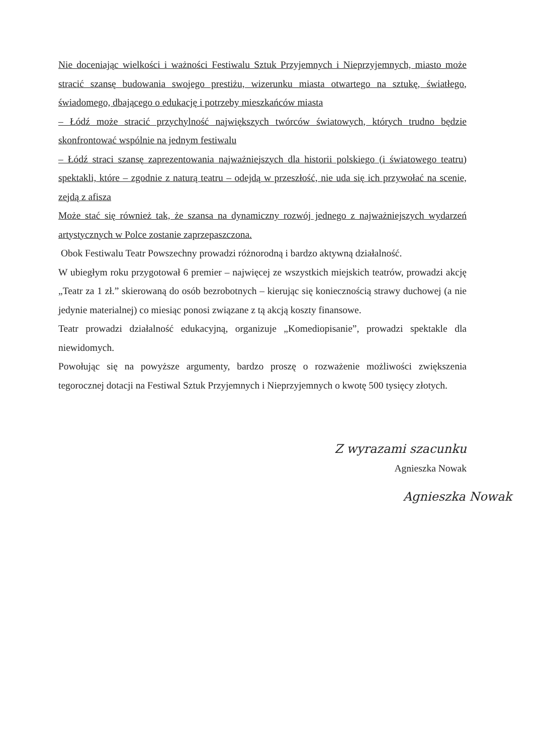Nie doceniając wielkości i ważności Festiwalu Sztuk Przyjemnych i Nieprzyjemnych, miasto może stracić szansę budowania swojego prestiżu, wizerunku miasta otwartego na sztukę, światłego, świadomego, dbającego o edukację i potrzeby mieszkańców miasta
– Łódź może stracić przychylność największych twórców światowych, których trudno będzie skonfrontować wspólnie na jednym festiwalu
– Łódź straci szansę zaprezentowania najważniejszych dla historii polskiego (i światowego teatru) spektakli, które – zgodnie z naturą teatru – odejdą w przeszłość, nie uda się ich przywołać na scenie, zejdą z afisza
Może stać się również tak, że szansa na dynamiczny rozwój jednego z najważniejszych wydarzeń artystycznych w Polce zostanie zaprzepaszczona.
Obok Festiwalu Teatr Powszechny prowadzi różnorodną i bardzo aktywną działalność.
W ubiegłym roku przygotował 6 premier – najwięcej ze wszystkich miejskich teatrów, prowadzi akcję „Teatr za 1 zł.” skierowaną do osób bezrobotnych – kierując się koniecznością strawy duchowej (a nie jedynie materialnej) co miesiąc ponosi związane z tą akcją koszty finansowe.
Teatr prowadzi działalność edukacyjną, organizuje „Komediopisanie”, prowadzi spektakle dla niewidomych.
Powołując się na powyższe argumenty, bardzo proszę o rozważenie możliwości zwiększenia tegorocznej dotacji na Festiwal Sztuk Przyjemnych i Nieprzyjemnych o kwotę 500 tysięcy złotych.
Z wyrazami szacunku
Agnieszka Nowak
Agnieszka Nowak